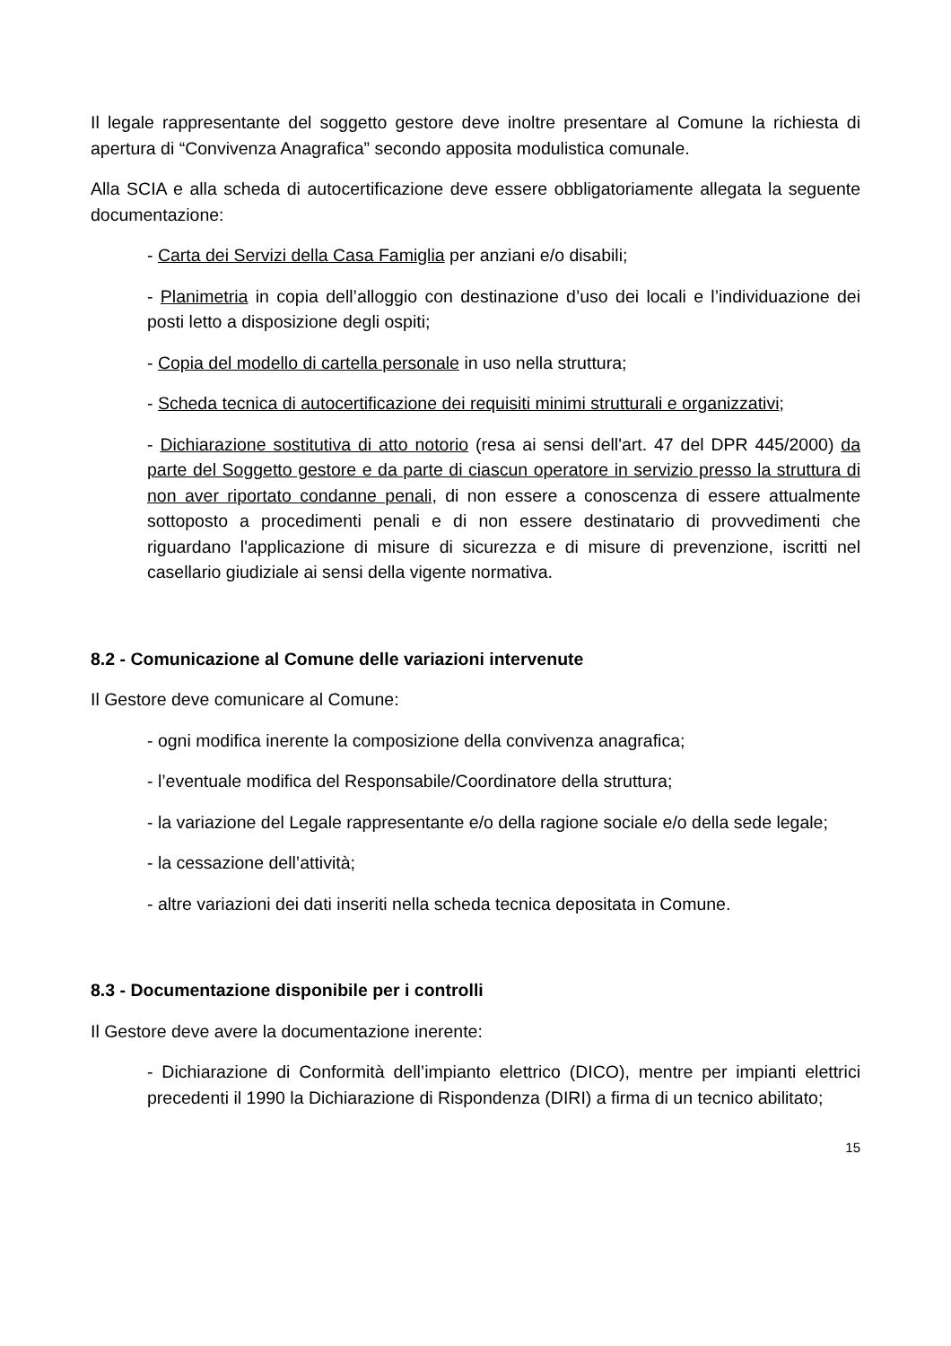Il legale rappresentante del soggetto gestore deve inoltre presentare al Comune la richiesta di apertura di “Convivenza Anagrafica” secondo apposita modulistica comunale.
Alla SCIA e alla scheda di autocertificazione deve essere obbligatoriamente allegata la seguente documentazione:
- Carta dei Servizi della Casa Famiglia per anziani e/o disabili;
- Planimetria in copia dell’alloggio con destinazione d’uso dei locali e l’individuazione dei posti letto a disposizione degli ospiti;
- Copia del modello di cartella personale in uso nella struttura;
- Scheda tecnica di autocertificazione dei requisiti minimi strutturali e organizzativi;
- Dichiarazione sostitutiva di atto notorio (resa ai sensi dell'art. 47 del DPR 445/2000) da parte del Soggetto gestore e da parte di ciascun operatore in servizio presso la struttura di non aver riportato condanne penali, di non essere a conoscenza di essere attualmente sottoposto a procedimenti penali e di non essere destinatario di provvedimenti che riguardano l'applicazione di misure di sicurezza e di misure di prevenzione, iscritti nel casellario giudiziale ai sensi della vigente normativa.
8.2 - Comunicazione al Comune delle variazioni intervenute
Il Gestore deve comunicare al Comune:
- ogni modifica inerente la composizione della convivenza anagrafica;
- l’eventuale modifica del Responsabile/Coordinatore della struttura;
- la variazione del Legale rappresentante e/o della ragione sociale e/o della sede legale;
- la cessazione dell’attività;
- altre variazioni dei dati inseriti nella scheda tecnica depositata in Comune.
8.3 - Documentazione disponibile per i controlli
Il Gestore deve avere la documentazione inerente:
- Dichiarazione di Conformità dell’impianto elettrico (DICO), mentre per impianti elettrici precedenti il 1990 la Dichiarazione di Rispondenza (DIRI) a firma di un tecnico abilitato;
15